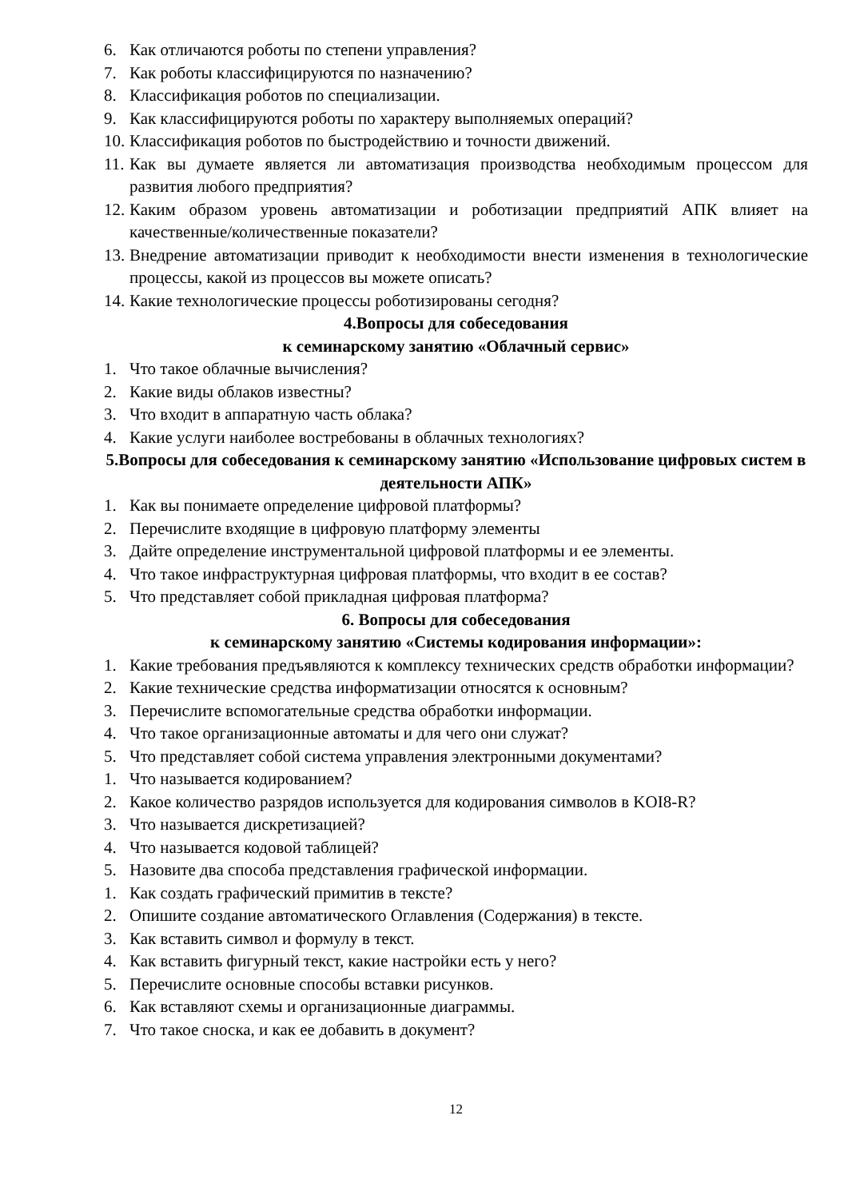6. Как отличаются роботы по степени управления?
7. Как роботы классифицируются по назначению?
8. Классификация роботов по специализации.
9. Как классифицируются роботы по характеру выполняемых операций?
10. Классификация роботов по быстродействию и точности движений.
11. Как вы думаете является ли автоматизация производства необходимым процессом для развития любого предприятия?
12. Каким образом уровень автоматизации и роботизации предприятий АПК влияет на качественные/количественные показатели?
13. Внедрение автоматизации приводит к необходимости внести изменения в технологические процессы, какой из процессов вы можете описать?
14. Какие технологические процессы роботизированы сегодня?
4.Вопросы для собеседования
к семинарскому занятию «Облачный сервис»
1. Что такое облачные вычисления?
2. Какие виды облаков известны?
3. Что входит в аппаратную часть облака?
4. Какие услуги наиболее востребованы в облачных технологиях?
5.Вопросы для собеседования к семинарскому занятию «Использование цифровых систем в деятельности АПК»
1. Как вы понимаете определение цифровой платформы?
2. Перечислите входящие в цифровую платформу элементы
3. Дайте определение инструментальной цифровой платформы и ее элементы.
4. Что такое инфраструктурная цифровая платформы, что входит в ее состав?
5. Что представляет собой прикладная цифровая платформа?
6. Вопросы для собеседования
к семинарскому занятию «Системы кодирования информации»:
1. Какие требования предъявляются к комплексу технических средств обработки информации?
2. Какие технические средства информатизации относятся к основным?
3. Перечислите вспомогательные средства обработки информации.
4. Что такое организационные автоматы и для чего они служат?
5. Что представляет собой система управления электронными документами?
1. Что называется кодированием?
2. Какое количество разрядов используется для кодирования символов в KOI8-R?
3. Что называется дискретизацией?
4. Что называется кодовой таблицей?
5. Назовите два способа представления графической информации.
1. Как создать графический примитив в тексте?
2. Опишите создание автоматического Оглавления (Содержания) в тексте.
3. Как вставить символ и формулу в текст.
4. Как вставить фигурный текст, какие настройки есть у него?
5. Перечислите основные способы вставки рисунков.
6. Как вставляют схемы и организационные диаграммы.
7. Что такое сноска, и как ее добавить в документ?
12